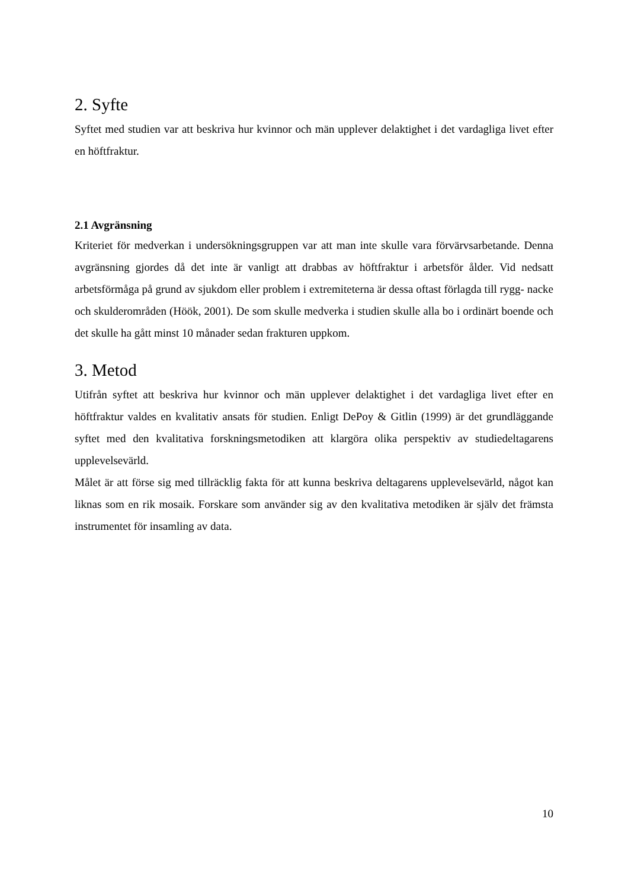2. Syfte
Syftet med studien var att beskriva hur kvinnor och män upplever delaktighet i det vardagliga livet efter en höftfraktur.
2.1 Avgränsning
Kriteriet för medverkan i undersökningsgruppen var att man inte skulle vara förvärvsarbetande. Denna avgränsning gjordes då det inte är vanligt att drabbas av höftfraktur i arbetsför ålder. Vid nedsatt arbetsförmåga på grund av sjukdom eller problem i extremiteterna är dessa oftast förlagda till rygg- nacke och skulderområden (Höök, 2001). De som skulle medverka i studien skulle alla bo i ordinärt boende och det skulle ha gått minst 10 månader sedan frakturen uppkom.
3. Metod
Utifrån syftet att beskriva hur kvinnor och män upplever delaktighet i det vardagliga livet efter en höftfraktur valdes en kvalitativ ansats för studien. Enligt DePoy & Gitlin (1999) är det grundläggande syftet med den kvalitativa forskningsmetodiken att klargöra olika perspektiv av studiedeltagarens upplevelsevärld.
Målet är att förse sig med tillräcklig fakta för att kunna beskriva deltagarens upplevelsevärld, något kan liknas som en rik mosaik. Forskare som använder sig av den kvalitativa metodiken är själv det främsta instrumentet för insamling av data.
10